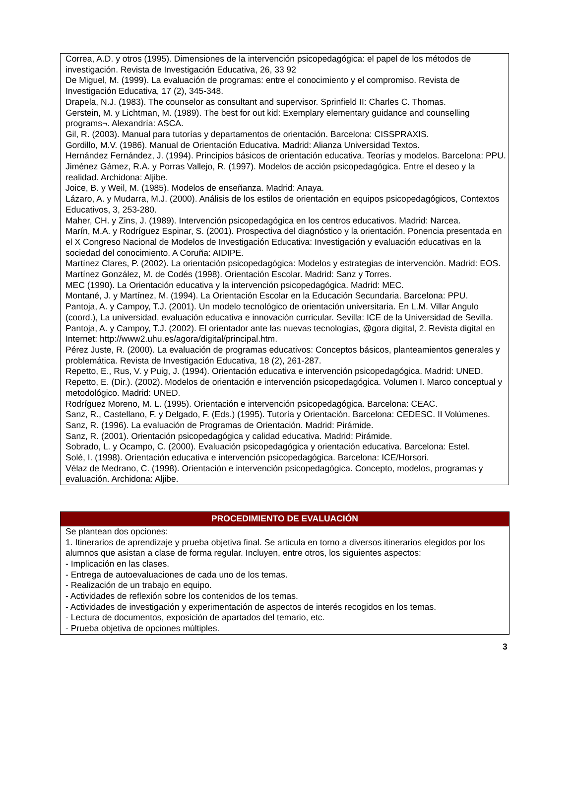Correa, A.D. y otros (1995). Dimensiones de la intervención psicopedagógica: el papel de los métodos de investigación. Revista de Investigación Educativa, 26, 33 92
De Miguel, M. (1999). La evaluación de programas: entre el conocimiento y el compromiso. Revista de Investigación Educativa, 17 (2), 345-348.
Drapela, N.J. (1983). The counselor as consultant and supervisor. Sprinfield II: Charles C. Thomas.
Gerstein, M. y Lichtman, M. (1989). The best for out kid: Exemplary elementary guidance and counselling programs¬. Alexandría: ASCA.
Gil, R. (2003). Manual para tutorías y departamentos de orientación. Barcelona: CISSPRAXIS.
Gordillo, M.V. (1986). Manual de Orientación Educativa. Madrid: Alianza Universidad Textos.
Hernández Fernández, J. (1994). Principios básicos de orientación educativa. Teorías y modelos. Barcelona: PPU.
Jiménez Gámez, R.A. y Porras Vallejo, R. (1997). Modelos de acción psicopedagógica. Entre el deseo y la realidad. Archidona: Aljibe.
Joice, B. y Weil, M. (1985). Modelos de enseñanza. Madrid: Anaya.
Lázaro, A. y Mudarra, M.J. (2000). Análisis de los estilos de orientación en equipos psicopedagógicos, Contextos Educativos, 3, 253-280.
Maher, CH. y Zins, J. (1989). Intervención psicopedagógica en los centros educativos. Madrid: Narcea.
Marín, M.A. y Rodríguez Espinar, S. (2001). Prospectiva del diagnóstico y la orientación. Ponencia presentada en el X Congreso Nacional de Modelos de Investigación Educativa: Investigación y evaluación educativas en la sociedad del conocimiento. A Coruña: AIDIPE.
Martínez Clares, P. (2002). La orientación psicopedagógica: Modelos y estrategias de intervención. Madrid: EOS.
Martínez González, M. de Codés (1998). Orientación Escolar. Madrid: Sanz y Torres.
MEC (1990). La Orientación educativa y la intervención psicopedagógica. Madrid: MEC.
Montané, J. y Martínez, M. (1994). La Orientación Escolar en la Educación Secundaria. Barcelona: PPU.
Pantoja, A. y Campoy, T.J. (2001). Un modelo tecnológico de orientación universitaria. En L.M. Villar Angulo (coord.), La universidad, evaluación educativa e innovación curricular. Sevilla: ICE de la Universidad de Sevilla.
Pantoja, A. y Campoy, T.J. (2002). El orientador ante las nuevas tecnologías, @gora digital, 2. Revista digital en Internet: http://www2.uhu.es/agora/digital/principal.htm.
Pérez Juste, R. (2000). La evaluación de programas educativos: Conceptos básicos, planteamientos generales y problemática. Revista de Investigación Educativa, 18 (2), 261-287.
Repetto, E., Rus, V. y Puig, J. (1994). Orientación educativa e intervención psicopedagógica. Madrid: UNED.
Repetto, E. (Dir.). (2002). Modelos de orientación e intervención psicopedagógica. Volumen I. Marco conceptual y metodológico. Madrid: UNED.
Rodríguez Moreno, M. L. (1995). Orientación e intervención psicopedagógica. Barcelona: CEAC.
Sanz, R., Castellano, F. y Delgado, F. (Eds.) (1995). Tutoría y Orientación. Barcelona: CEDESC. II Volúmenes.
Sanz, R. (1996). La evaluación de Programas de Orientación. Madrid: Pirámide.
Sanz, R. (2001). Orientación psicopedagógica y calidad educativa. Madrid: Pirámide.
Sobrado, L. y Ocampo, C. (2000). Evaluación psicopedagógica y orientación educativa. Barcelona: Estel.
Solé, I. (1998). Orientación educativa e intervención psicopedagógica. Barcelona: ICE/Horsori.
Vélaz de Medrano, C. (1998). Orientación e intervención psicopedagógica. Concepto, modelos, programas y evaluación. Archidona: Aljibe.
PROCEDIMIENTO DE EVALUACIÓN
Se plantean dos opciones:
1. Itinerarios de aprendizaje y prueba objetiva final. Se articula en torno a diversos itinerarios elegidos por los alumnos que asistan a clase de forma regular. Incluyen, entre otros, los siguientes aspectos:
- Implicación en las clases.
- Entrega de autoevaluaciones de cada uno de los temas.
- Realización de un trabajo en equipo.
- Actividades de reflexión sobre los contenidos de los temas.
- Actividades de investigación y experimentación de aspectos de interés recogidos en los temas.
- Lectura de documentos, exposición de apartados del temario, etc.
- Prueba objetiva de opciones múltiples.
3